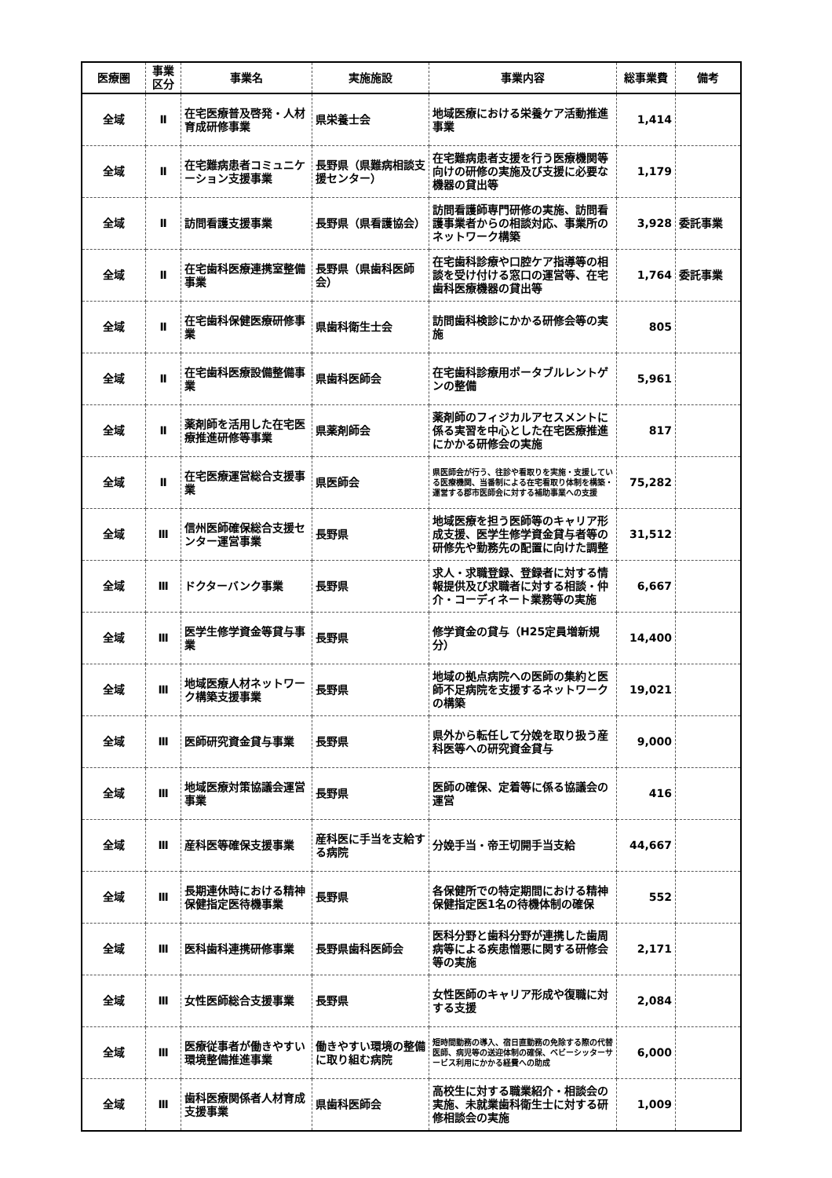| 医療圏 | 事業 区分 | 事業名 | 実施施設 | 事業内容 | 総事業費 | 備考 |
| --- | --- | --- | --- | --- | --- | --- |
| 全域 | Ⅱ | 在宅医療普及啓発・人材育成研修事業 | 県栄養士会 | 地域医療における栄養ケア活動推進事業 | 1,414 | |
| 全域 | Ⅱ | 在宅難病患者コミュニケーション支援事業 | 長野県（県難病相談支援センター） | 在宅難病患者支援を行う医療機関等向けの研修の実施及び支援に必要な機器の貸出等 | 1,179 | |
| 全域 | Ⅱ | 訪問看護支援事業 | 長野県（県看護協会） | 訪問看護師専門研修の実施、訪問看護事業者からの相談対応、事業所のネットワーク構築 | 3,928 | 委託事業 |
| 全域 | Ⅱ | 在宅歯科医療連携室整備事業 | 長野県（県歯科医師会） | 在宅歯科診療や口腔ケア指導等の相談を受け付ける窓口の運営等、在宅歯科医療機器の貸出等 | 1,764 | 委託事業 |
| 全域 | Ⅱ | 在宅歯科保健医療研修事業 | 県歯科衛生士会 | 訪問歯科検診にかかる研修会等の実施 | 805 | |
| 全域 | Ⅱ | 在宅歯科医療設備整備事業 | 県歯科医師会 | 在宅歯科診療用ポータブルレントゲンの整備 | 5,961 | |
| 全域 | Ⅱ | 薬剤師を活用した在宅医療推進研修等事業 | 県薬剤師会 | 薬剤師のフィジカルアセスメントに係る実習を中心とした在宅医療推進にかかる研修会の実施 | 817 | |
| 全域 | Ⅱ | 在宅医療運営総合支援事業 | 県医師会 | 県医師会が行う、往診や看取りを実施・支援している医療機関、当番制による在宅看取り体制を構築・運営する郡市医師会に対する補助事業への支援 | 75,282 | |
| 全域 | Ⅲ | 信州医師確保総合支援センター運営事業 | 長野県 | 地域医療を担う医師等のキャリア形成支援、医学生修学資金貸与者等の研修先や勤務先の配置に向けた調整 | 31,512 | |
| 全域 | Ⅲ | ドクターバンク事業 | 長野県 | 求人・求職登録、登録者に対する情報提供及び求職者に対する相談・仲介・コーディネート業務等の実施 | 6,667 | |
| 全域 | Ⅲ | 医学生修学資金等貸与事業 | 長野県 | 修学資金の貸与（H25定員増新規分） | 14,400 | |
| 全域 | Ⅲ | 地域医療人材ネットワーク構築支援事業 | 長野県 | 地域の拠点病院への医師の集約と医師不足病院を支援するネットワークの構築 | 19,021 | |
| 全域 | Ⅲ | 医師研究資金貸与事業 | 長野県 | 県外から転任して分娩を取り扱う産科医等への研究資金貸与 | 9,000 | |
| 全域 | Ⅲ | 地域医療対策協議会運営事業 | 長野県 | 医師の確保、定着等に係る協議会の運営 | 416 | |
| 全域 | Ⅲ | 産科医等確保支援事業 | 産科医に手当を支給する病院 | 分娩手当・帝王切開手当支給 | 44,667 | |
| 全域 | Ⅲ | 長期連休時における精神保健指定医待機事業 | 長野県 | 各保健所での特定期間における精神保健指定医1名の待機体制の確保 | 552 | |
| 全域 | Ⅲ | 医科歯科連携研修事業 | 長野県歯科医師会 | 医科分野と歯科分野が連携した歯周病等による疾患憎悪に関する研修会等の実施 | 2,171 | |
| 全域 | Ⅲ | 女性医師総合支援事業 | 長野県 | 女性医師のキャリア形成や復職に対する支援 | 2,084 | |
| 全域 | Ⅲ | 医療従事者が働きやすい環境整備推進事業 | 働きやすい環境の整備に取り組む病院 | 短時間勤務の導入、宿日直勤務の免除する際の代替医師、病児等の送迎体制の確保、ベビーシッターサービス利用にかかる経費への助成 | 6,000 | |
| 全域 | Ⅲ | 歯科医療関係者人材育成支援事業 | 県歯科医師会 | 高校生に対する職業紹介・相談会の実施、未就業歯科衛生士に対する研修相談会の実施 | 1,009 | |